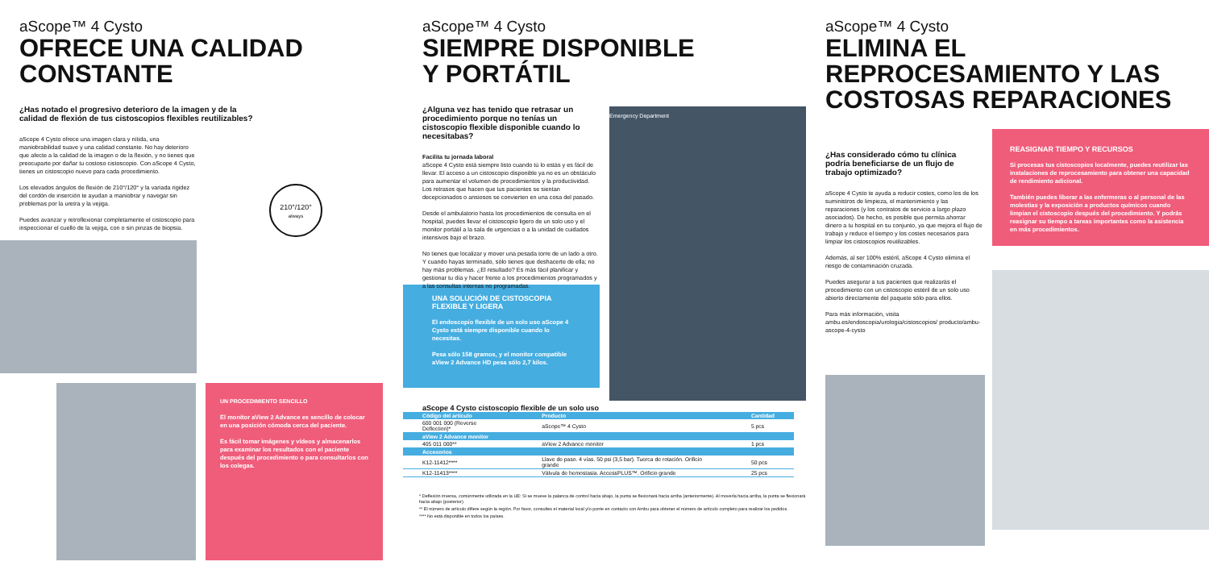aScope™ 4 Cysto
OFRECE UNA CALIDAD
CONSTANTE
¿Has notado el progresivo deterioro de la imagen y de la calidad de flexión de tus cistoscopios flexibles reutilizables?
aScope 4 Cysto ofrece una imagen clara y nítida, una maniobrabilidad suave y una calidad constante. No hay deterioro que afecte a la calidad de la imagen o de la flexión, y no tienes que preocuparte por dañar tu costoso cistoscopio. Con aScope 4 Cysto, tienes un cistoscopio nuevo para cada procedimiento.
Los elevados ángulos de flexión de 210°/120° y la variada rigidez del cordón de inserción te ayudan a maniobrar y navegar sin problemas por la uretra y la vejiga.
Puedes avanzar y retroflexionar completamente el cistoscopio para inspeccionar el cuello de la vejiga, con o sin pinzas de biopsia.
210°/120°
always
UN PROCEDIMIENTO SENCILLO
El monitor aView 2 Advance es sencillo de colocar en una posición cómoda cerca del paciente.
Es fácil tomar imágenes y vídeos y almacenarlos para examinar los resultados con el paciente después del procedimiento o para consultarlos con los colegas.
aScope™ 4 Cysto
SIEMPRE DISPONIBLE
Y PORTÁTIL
¿Alguna vez has tenido que retrasar un procedimiento porque no tenías un cistoscopio flexible disponible cuando lo necesitabas?
Facilita tu jornada laboral
aScope 4 Cysto está siempre listo cuando tú lo estás y es fácil de llevar. El acceso a un cistoscopio disponible ya no es un obstáculo para aumentar el volumen de procedimientos y la productividad. Los retrasos que hacen que tus pacientes se sientan decepcionados o ansiosos se convierten en una cosa del pasado.
Desde el ambulatorio hasta los procedimientos de consulta en el hospital, puedes llevar el cistoscopio ligero de un solo uso y el monitor portátil a la sala de urgencias o a la unidad de cuidados intensivos bajo el brazo.
No tienes que localizar y mover una pesada torre de un lado a otro. Y cuando hayas terminado, sólo tienes que deshacerte de ella; no hay más problemas. ¿El resultado? Es más fácil planificar y gestionar tu día y hacer frente a los procedimientos programados y a las consultas internas no programadas.
Emergency Department
UNA SOLUCIÓN DE CISTOSCOPIA FLEXIBLE Y LIGERA
El endoscopio flexible de un solo uso aScope 4 Cysto está siempre disponible cuando lo necesitas.
Pesa sólo 158 gramos, y el monitor compatible aView 2 Advance HD pesa sólo 2,7 kilos.
aScope 4 Cysto cistoscopio flexible de un solo uso
| Código del artículo | Producto | Cantidad |
| --- | --- | --- |
| 600 001 000 (Reverse Deflection)* | aScope™ 4 Cysto | 5 pcs |
| aView 2 Advance monitor | | |
| 405 011 000** | aView 2 Advance monitor | 1 pcs |
| Accesorios | | |
| K12-11412**** | Llave de paso. 4 vías. 50 psi (3,5 bar). Tuerca de rotación. Orificio grande | 50 pcs |
| K12-11413**** | Válvula de hemostasia. AccessPLUS™. Orificio grande | 25 pcs |
* Deflexión inversa, comúnmente utilizada en la UE: Si se mueve la palanca de control hacia abajo, la punta se flexionará hacia arriba (anteriormente). Al moverla hacia arriba, la punta se flexionará hacia abajo (posterior).
** El número de artículo difiere según la región. Por favor, consultes el material local y/o ponte en contacto con Ambu para obtener el número de artículo completo para realizar los pedidos.
**** No está disponible en todos los países.
aScope™ 4 Cysto
ELIMINA EL
REPROCESAMIENTO Y LAS
COSTOSAS REPARACIONES
¿Has considerado cómo tu clínica podría beneficiarse de un flujo de trabajo optimizado?
aScope 4 Cysto te ayuda a reducir costes, como los de los suministros de limpieza, el mantenimiento y las reparaciones (y los contratos de servicio a largo plazo asociados). De hecho, es posible que permita ahorrar dinero a tu hospital en su conjunto, ya que mejora el flujo de trabajo y reduce el tiempo y los costes necesarios para limpiar los cistoscopios reutilizables.
Además, al ser 100% estéril, aScope 4 Cysto elimina el riesgo de contaminación cruzada.
Puedes asegurar a tus pacientes que realizarás el procedimiento con un cistoscopio estéril de un solo uso abierto directamente del paquete sólo para ellos.
Para más información, visita ambu.es/endoscopia/urologia/cistoscopios/ producto/ambu-ascope-4-cysto
REASIGNAR TIEMPO Y RECURSOS
Si procesas tus cistoscopios localmente, puedes reutilizar las instalaciones de reprocesamiento para obtener una capacidad de rendimiento adicional.
También puedes liberar a las enfermeras o al personal de las molestias y la exposición a productos químicos cuando limpian el cistoscopio después del procedimiento. Y podrás reasignar su tiempo a tareas importantes como la asistencia en más procedimientos.